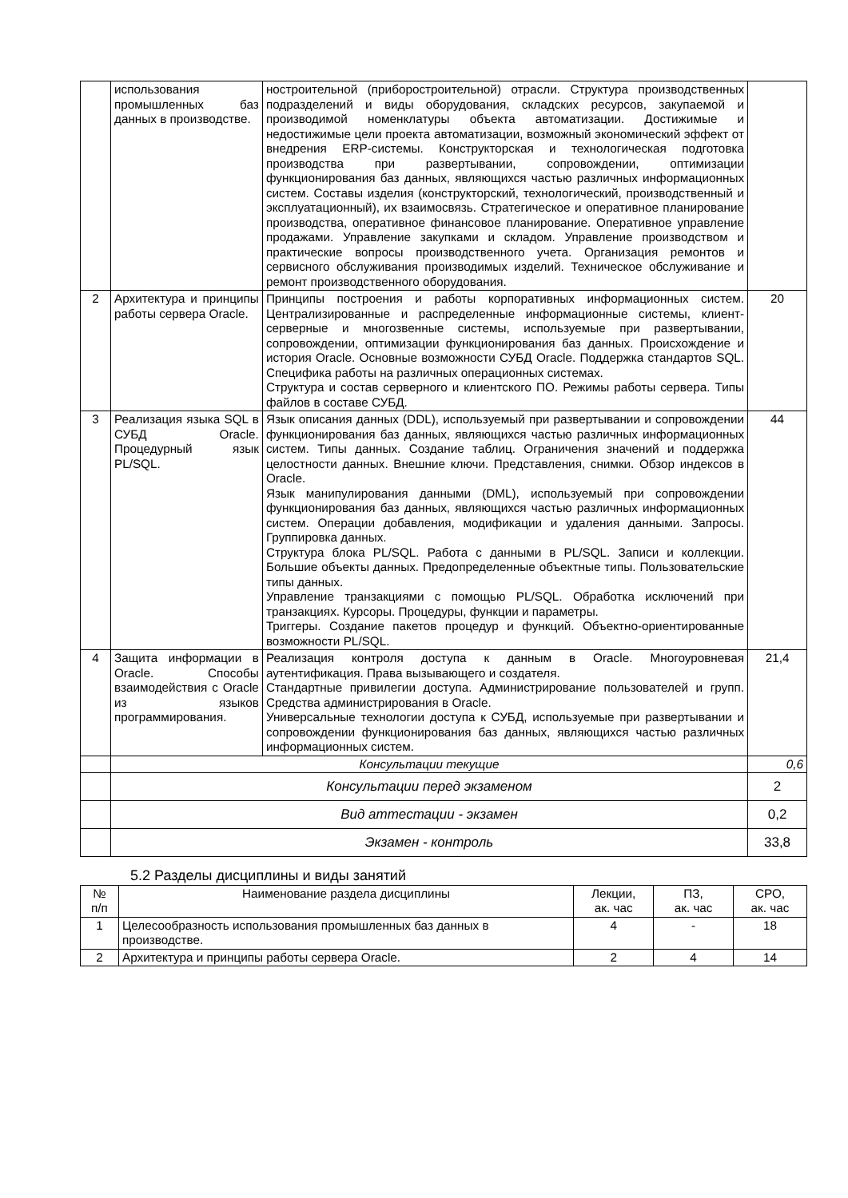| | использования промышленных баз данных в производстве. | ностроительной (приборостроительной) отрасли. Структура производственных подразделений и виды оборудования, складских ресурсов, закупаемой и производимой номенклатуры объекта автоматизации. Достижимые и недостижимые цели проекта автоматизации, возможный экономический эффект от внедрения ERP-системы. Конструкторская и технологическая подготовка производства при развертывании, сопровождении, оптимизации функционирования баз данных, являющихся частью различных информационных систем. Составы изделия (конструкторский, технологический, производственный и эксплуатационный), их взаимосвязь. Стратегическое и оперативное планирование производства, оперативное финансовое планирование. Оперативное управление продажами. Управление закупками и складом. Управление производством и практические вопросы производственного учета. Организация ремонтов и сервисного обслуживания производимых изделий. Техническое обслуживание и ремонт производственного оборудования. | |
| 2 | Архитектура и принципы работы сервера Oracle. | Принципы построения и работы корпоративных информационных систем. Централизированные и распределенные информационные системы, клиент-серверные и многозвенные системы, используемые при развертывании, сопровождении, оптимизации функционирования баз данных. Происхождение и история Oracle. Основные возможности СУБД Oracle. Поддержка стандартов SQL. Специфика работы на различных операционных системах. Структура и состав серверного и клиентского ПО. Режимы работы сервера. Типы файлов в составе СУБД. | 20 |
| 3 | Реализация языка SQL в СУБД Oracle. Процедурный язык PL/SQL. | Язык описания данных (DDL), используемый при развертывании и сопровождении функционирования баз данных, являющихся частью различных информационных систем. Типы данных. Создание таблиц. Ограничения значений и поддержка целостности данных. Внешние ключи. Представления, снимки. Обзор индексов в Oracle. Язык манипулирования данными (DML), используемый при сопровождении функционирования баз данных, являющихся частью различных информационных систем. Операции добавления, модификации и удаления данными. Запросы. Группировка данных. Структура блока PL/SQL. Работа с данными в PL/SQL. Записи и коллекции. Большие объекты данных. Предопределенные объектные типы. Пользовательские типы данных. Управление транзакциями с помощью PL/SQL. Обработка исключений при транзакциях. Курсоры. Процедуры, функции и параметры. Триггеры. Создание пакетов процедур и функций. Объектно-ориентированные возможности PL/SQL. | 44 |
| 4 | Защита информации в Oracle. Способы взаимодействия с Oracle из языков программирования. | Реализация контроля доступа к данным в Oracle. Многоуровневая аутентификация. Права вызывающего и создателя. Стандартные привилегии доступа. Администрирование пользователей и групп. Средства администрирования в Oracle. Универсальные технологии доступа к СУБД, используемые при развертывании и сопровождении функционирования баз данных, являющихся частью различных информационных систем. | 21,4 |
| | Консультации текущие | | 0,6 |
| | Консультации перед экзаменом | | 2 |
| | Вид аттестации - экзамен | | 0,2 |
| | Экзамен - контроль | | 33,8 |
5.2 Разделы дисциплины и виды занятий
| № п/п | Наименование раздела дисциплины | Лекции, ак. час | ПЗ, ак. час | СРО, ак. час |
| --- | --- | --- | --- | --- |
| 1 | Целесообразность использования промышленных баз данных в производстве. | 4 | - | 18 |
| 2 | Архитектура и принципы работы сервера Oracle. | 2 | 4 | 14 |